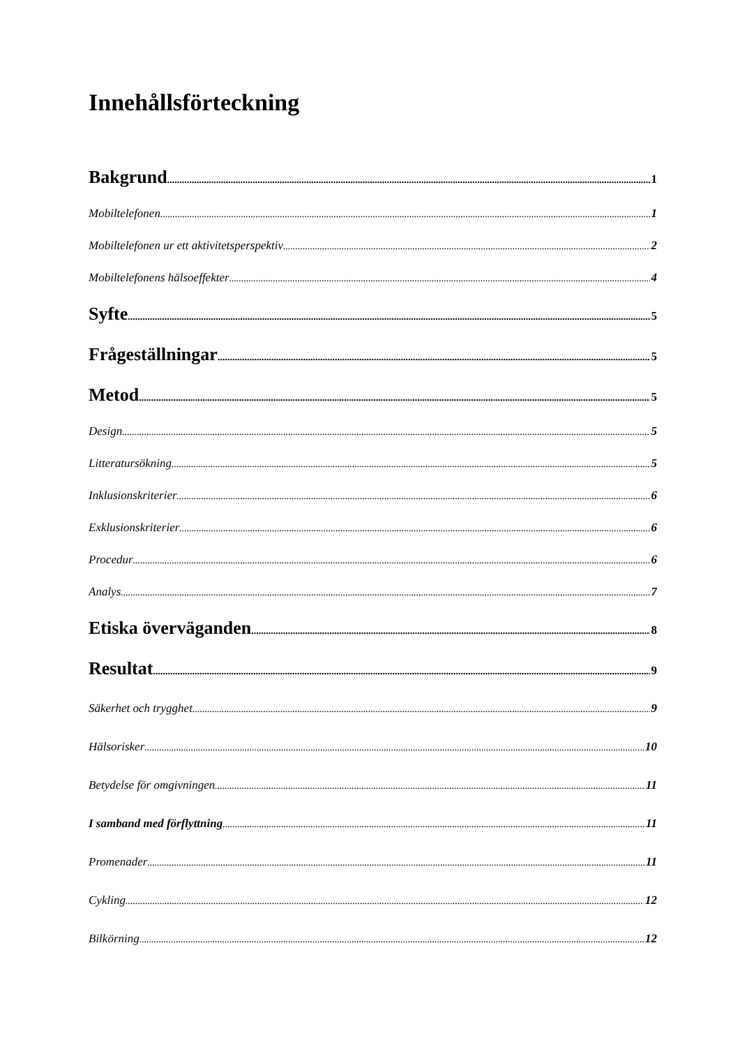Innehållsförteckning
Bakgrund 1
Mobiltelefonen 1
Mobiltelefonen ur ett aktivitetsperspektiv 2
Mobiltelefonens hälsoeffekter 4
Syfte 5
Frågeställningar 5
Metod 5
Design 5
Litteratursökning 5
Inklusionskriterier 6
Exklusionskriterier 6
Procedur 6
Analys 7
Etiska överväganden 8
Resultat 9
Säkerhet och trygghet 9
Hälsorisker 10
Betydelse för omgivningen 11
I samband med förflyttning 11
Promenader 11
Cykling 12
Bilkörning 12